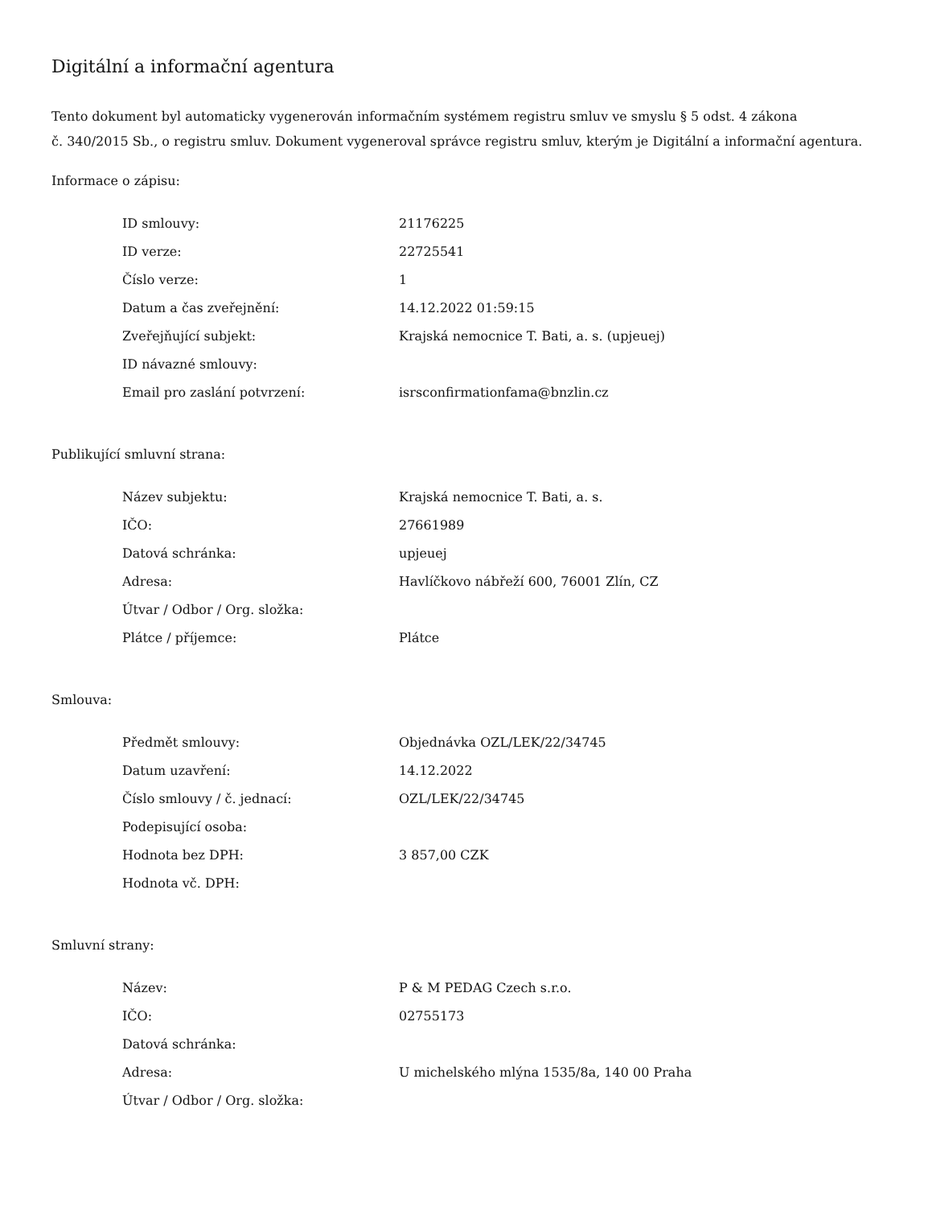Digitální a informační agentura
Tento dokument byl automaticky vygenerován informačním systémem registru smluv ve smyslu § 5 odst. 4 zákona
č. 340/2015 Sb., o registru smluv. Dokument vygeneroval správce registru smluv, kterým je Digitální a informační agentura.
Informace o zápisu:
| ID smlouvy: | 21176225 |
| ID verze: | 22725541 |
| Číslo verze: | 1 |
| Datum a čas zveřejnění: | 14.12.2022 01:59:15 |
| Zveřejňující subjekt: | Krajská nemocnice T. Bati, a. s. (upjeuej) |
| ID návazné smlouvy: | |
| Email pro zaslání potvrzení: | isrsconfirmationfama@bnzlin.cz |
Publikující smluvní strana:
| Název subjektu: | Krajská nemocnice T. Bati, a. s. |
| IČO: | 27661989 |
| Datová schránka: | upjeuej |
| Adresa: | Havlíčkovo nábřeží 600, 76001 Zlín, CZ |
| Útvar / Odbor / Org. složka: | |
| Plátce / příjemce: | Plátce |
Smlouva:
| Předmět smlouvy: | Objednávka OZL/LEK/22/34745 |
| Datum uzavření: | 14.12.2022 |
| Číslo smlouvy / č. jednací: | OZL/LEK/22/34745 |
| Podepisující osoba: | |
| Hodnota bez DPH: | 3 857,00 CZK |
| Hodnota vč. DPH: | |
Smluvní strany:
| Název: | P & M PEDAG Czech s.r.o. |
| IČO: | 02755173 |
| Datová schránka: | |
| Adresa: | U michelského mlýna 1535/8a, 140 00 Praha |
| Útvar / Odbor / Org. složka: | |